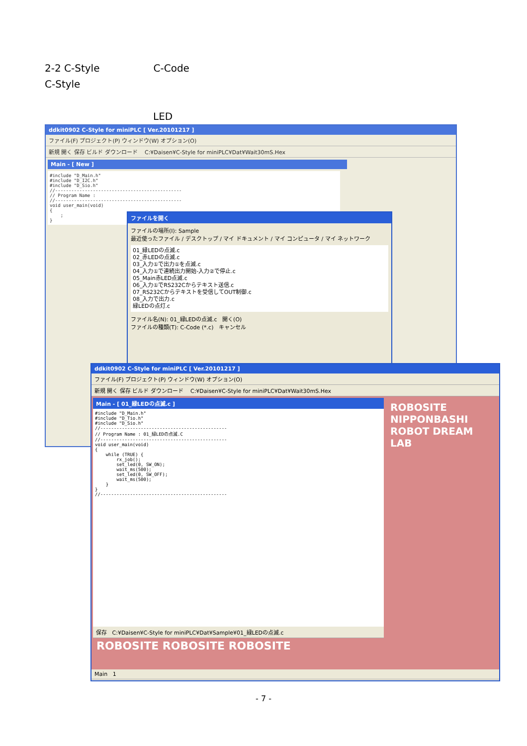2-2 C-Style C-Code
C-Style
LED
ddkit0902 C-Style for miniPLC [ Ver.20101217 ]
ファイル(F) プロジェクト(P) ウィンドウ(W) オプション(O)
新規 開く 保存 ビルド ダウンロード C:¥Daisen¥C-Style for miniPLC¥Dat¥Wait30mS.Hex
Main - [ New ]
#include "D_Main.h"
#include "D_I2C.h"
#include "D_Sio.h"
//-----------------------------------------------
// Program Name :
//-----------------------------------------------
void user_main(void)
{
    ;
}
ファイルを開く
ファイルの場所(I): Sample
最近使ったファイル / デスクトップ / マイ ドキュメント / マイ コンピュータ / マイ ネットワーク
01_緑LEDの点滅.c
02_赤LEDの点滅.c
03_入力①で出力①を点滅.c
04_入力①で連続出力開始-入力②で停止.c
05_Main赤LED点滅.c
06_入力①でRS232Cからテキスト送信.c
07_RS232Cからテキストを受信してOUT制御.c
08_入力で出力.c
緑LEDの点灯.c
ファイル名(N): 01_緑LEDの点滅.c 開く(O)
ファイルの種類(T): C-Code (*.c) キャンセル
ddkit0902 C-Style for miniPLC [ Ver.20101217 ]
ファイル(F) プロジェクト(P) ウィンドウ(W) オプション(O)
新規 開く 保存 ビルド ダウンロード C:¥Daisen¥C-Style for miniPLC¥Dat¥Wait30mS.Hex
Main - [ 01_緑LEDの点滅.c ]
#include "D_Main.h"
#include "D_Tio.h"
#include "D_Sio.h"
//-----------------------------------------------
// Program Name : 01_緑LEDの点滅.C
//-----------------------------------------------
void user_main(void)
{
    while (TRUE) {
        rx_job();
        set_led(0, SW_ON);
        wait_ms(500);
        set_led(0, SW_OFF);
        wait_ms(500);
    }
}
//-----------------------------------------------
保存 C:¥Daisen¥C-Style for miniPLC¥Dat¥Sample¥01_緑LEDの点滅.c
ROBOSITE
NIPPONBASHI ROBOT DREAM LAB
ROBOSITE ROBOSITE ROBOSITE
Main 1
- 7 -